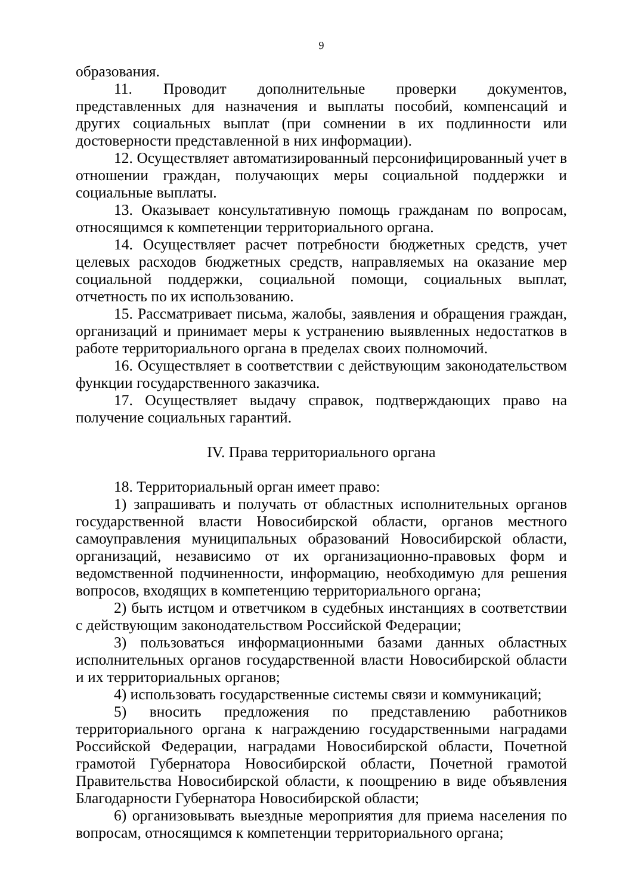9
образования.
11. Проводит дополнительные проверки документов, представленных для назначения и выплаты пособий, компенсаций и других социальных выплат (при сомнении в их подлинности или достоверности представленной в них информации).
12. Осуществляет автоматизированный персонифицированный учет в отношении граждан, получающих меры социальной поддержки и социальные выплаты.
13. Оказывает консультативную помощь гражданам по вопросам, относящимся к компетенции территориального органа.
14. Осуществляет расчет потребности бюджетных средств, учет целевых расходов бюджетных средств, направляемых на оказание мер социальной поддержки, социальной помощи, социальных выплат, отчетность по их использованию.
15. Рассматривает письма, жалобы, заявления и обращения граждан, организаций и принимает меры к устранению выявленных недостатков в работе территориального органа в пределах своих полномочий.
16. Осуществляет в соответствии с действующим законодательством функции государственного заказчика.
17. Осуществляет выдачу справок, подтверждающих право на получение социальных гарантий.
IV. Права территориального органа
18. Территориальный орган имеет право:
1) запрашивать и получать от областных исполнительных органов государственной власти Новосибирской области, органов местного самоуправления муниципальных образований Новосибирской области, организаций, независимо от их организационно-правовых форм и ведомственной подчиненности, информацию, необходимую для решения вопросов, входящих в компетенцию территориального органа;
2) быть истцом и ответчиком в судебных инстанциях в соответствии с действующим законодательством Российской Федерации;
3) пользоваться информационными базами данных областных исполнительных органов государственной власти Новосибирской области и их территориальных органов;
4) использовать государственные системы связи и коммуникаций;
5) вносить предложения по представлению работников территориального органа к награждению государственными наградами Российской Федерации, наградами Новосибирской области, Почетной грамотой Губернатора Новосибирской области, Почетной грамотой Правительства Новосибирской области, к поощрению в виде объявления Благодарности Губернатора Новосибирской области;
6) организовывать выездные мероприятия для приема населения по вопросам, относящимся к компетенции территориального органа;